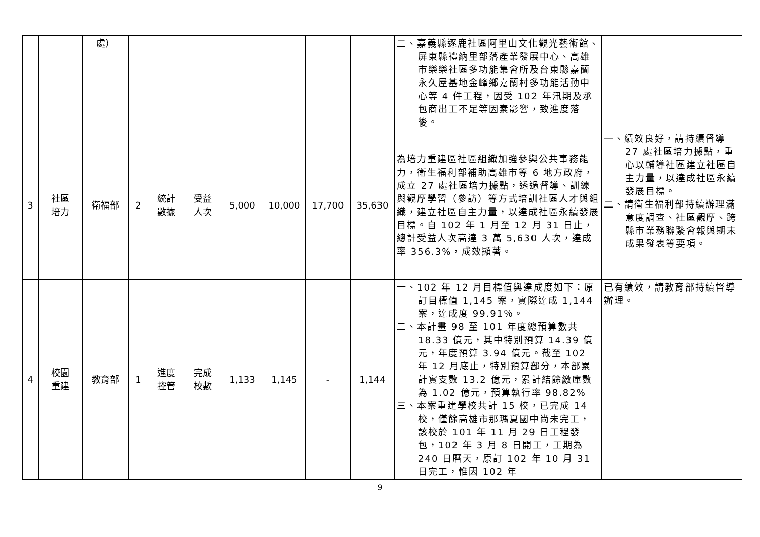| | | 處） | | | | | | | | 二、嘉義縣逐鹿社區阿里山文化觀光藝術館、屏東縣禮納里部落產業發展中心、高雄市樂樂社區多功能集會所及台東縣嘉蘭永久屋基地金峰鄉嘉蘭村多功能活動中心等 4 件工程，因受 102 年汛期及承包商出工不足等因素影響，致進度落後。 | |
| 3 | 社區 培力 | 衛福部 | 2 | 統計 數據 | 受益 人次 | 5,000 | 10,000 | 17,700 | 35,630 | 為培力重建區社區組織加強參與公共事務能力，衛生福利部補助高雄市等 6 地方政府，成立 27 處社區培力據點，透過督導、訓練與觀摩學習（參訪）等方式培訓社區人才與組織，建立社區自主力量，以達成社區永續發展目標。自 102 年 1 月至 12 月 31 日止，總計受益人次高達 3 萬 5,630 人次，達成率 356.3%，成效顯著。 | 一、績效良好，請持續督導 27 處社區培力據點，重心以輔導社區建立社區自主力量，以達成社區永續發展目標。 二、請衛生福利部持續辦理滿意度調查、社區觀摩、跨縣市業務聯繫會報與期末成果發表等要項。 |
| 4 | 校園 重建 | 教育部 | 1 | 進度 控管 | 完成 校數 | 1,133 | 1,145 | - | 1,144 | 一、102 年 12 月目標值與達成度如下：原訂目標值 1,145 案，實際達成 1,144 案，達成度 99.91％。 二、本計畫 98 至 101 年度總預算數共 18.33 億元，其中特別預算 14.39 億元，年度預算 3.94 億元。截至 102 年 12 月底止，特別預算部分，本部累計實支數 13.2 億元，累計結餘繳庫數為 1.02 億元，預算執行率 98.82% 三、本案重建學校共計 15 校，已完成 14 校，僅餘高雄市那瑪夏國中尚未完工，該校於 101 年 11 月 29 日工程發包，102 年 3 月 8 日開工，工期為 240 日曆天，原訂 102 年 10 月 31 日完工，惟因 102 年 | 已有績效，請教育部持續督導辦理。 |
9